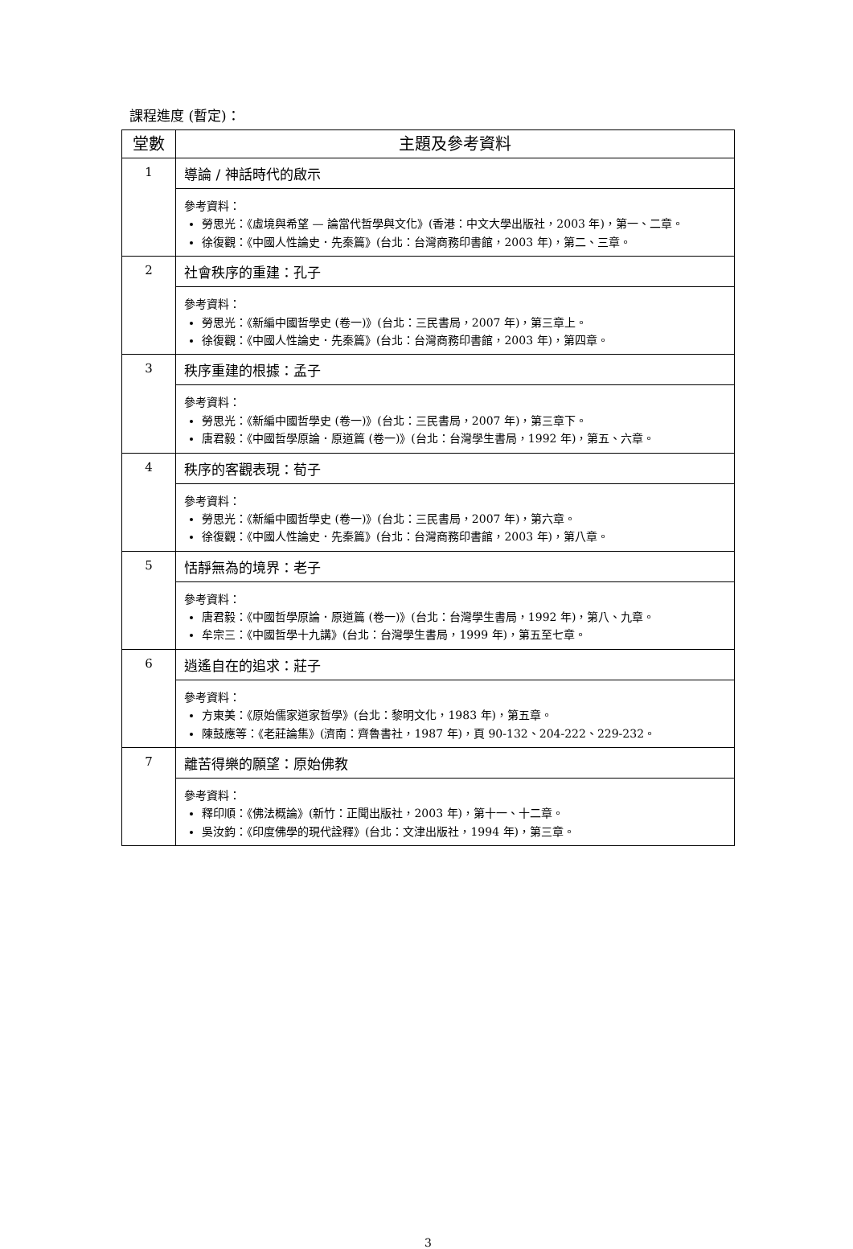課程進度 (暫定)：
| 堂數 | 主題及參考資料 |
| --- | --- |
| 1 | 導論 / 神話時代的啟示 |
| | 參考資料： 勞思光：《虛境與希望 — 論當代哲學與文化》(香港：中文大學出版社，2003 年)，第一、二章。 徐復觀：《中國人性論史．先秦篇》(台北：台灣商務印書館，2003 年)，第二、三章。 |
| 2 | 社會秩序的重建：孔子 |
| | 參考資料： 勞思光：《新編中國哲學史 (卷一)》(台北：三民書局，2007 年)，第三章上。 徐復觀：《中國人性論史．先秦篇》(台北：台灣商務印書館，2003 年)，第四章。 |
| 3 | 秩序重建的根據：孟子 |
| | 參考資料： 勞思光：《新編中國哲學史 (卷一)》(台北：三民書局，2007 年)，第三章下。 唐君毅：《中國哲學原論．原道篇 (卷一)》(台北：台灣學生書局，1992 年)，第五、六章。 |
| 4 | 秩序的客觀表現：荀子 |
| | 參考資料： 勞思光：《新編中國哲學史 (卷一)》(台北：三民書局，2007 年)，第六章。 徐復觀：《中國人性論史．先秦篇》(台北：台灣商務印書館，2003 年)，第八章。 |
| 5 | 恬靜無為的境界：老子 |
| | 參考資料： 唐君毅：《中國哲學原論．原道篇 (卷一)》(台北：台灣學生書局，1992 年)，第八、九章。 牟宗三：《中國哲學十九講》(台北：台灣學生書局，1999 年)，第五至七章。 |
| 6 | 逍遙自在的追求：莊子 |
| | 參考資料： 方東美：《原始儒家道家哲學》(台北：黎明文化，1983 年)，第五章。 陳鼓應等：《老莊論集》(濟南：齊魯書社，1987 年)，頁 90-132、204-222、229-232。 |
| 7 | 離苦得樂的願望：原始佛教 |
| | 參考資料： 釋印順：《佛法概論》(新竹：正聞出版社，2003 年)，第十一、十二章。 吳汝鈞：《印度佛學的現代詮釋》(台北：文津出版社，1994 年)，第三章。 |
3